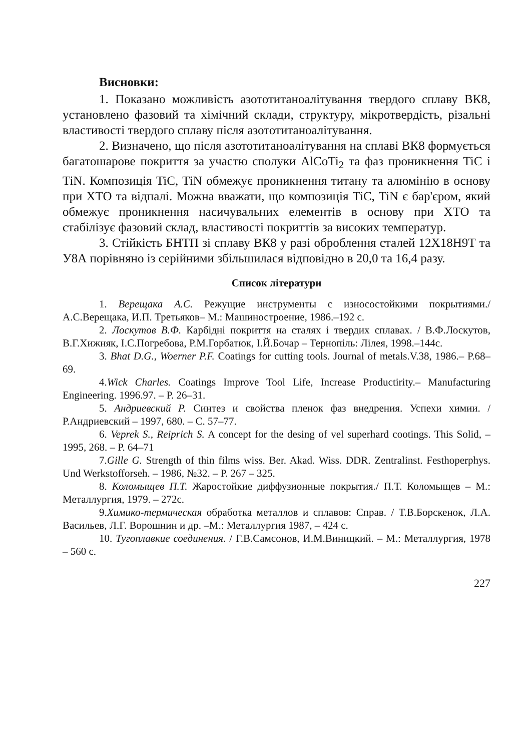Висновки:
1. Показано можливість азототитаноалітування твердого сплаву ВК8, установлено фазовий та хімічний склади, структуру, мікротвердість, різальні властивості твердого сплаву після азототитаноалітування.
2. Визначено, що після азототитаноалітування на сплаві ВК8 формується багатошарове покриття за участю сполуки AlCoTi<sub>2</sub> та фаз проникнення TiC і TiN. Композиція TiC, TiN обмежує проникнення титану та алюмінію в основу при ХТО та відпалі. Можна вважати, що композиція TiC, TiN є бар'єром, який обмежує проникнення насичувальних елементів в основу при ХТО та стабілізує фазовий склад, властивості покриттів за високих температур.
3. Стійкість БНТП зі сплаву ВК8 у разі оброблення сталей 12Х18Н9Т та У8А порівняно із серійними збільшилася відповідно в 20,0 та 16,4 разу.
Список літератури
1. Верещака А.С. Режущие инструменты с износостойкими покрытиями./А.С.Верещака, И.П. Третьяков– М.: Машиностроение, 1986.–192 с.
2. Лоскутов В.Ф. Карбідні покриття на сталях і твердих сплавах. / В.Ф.Лоскутов, В.Г.Хижняк, І.С.Погребова, Р.М.Горбатюк, І.Й.Бочар – Тернопіль: Лілея, 1998.–144с.
3. Bhat D.G., Woerner P.F. Coatings for cutting tools. Journal of metals.V.38, 1986.– P.68–69.
4.Wick Charles. Coatings Improve Tool Life, Increase Productirity.– Manufacturing Engineering. 1996.97. – P. 26–31.
5. Андриевский Р. Синтез и свойства пленок фаз внедрения. Успехи химии. / Р.Андриевский – 1997, 680. – С. 57–77.
6. Veprek S., Reiprich S. A concept for the desing of vel superhard cootings. This Solid, –1995, 268. – P. 64–71
7.Gille G. Strength of thin films wiss. Ber. Akad. Wiss. DDR. Zentralinst. Festhoperphys. Und Werkstofforseh. – 1986, №32. – P. 267 – 325.
8. Коломыщев П.Т. Жаростойкие диффузионные покрытия./ П.Т. Коломыщев – М.: Металлургия, 1979. – 272с.
9.Химико-термическая обработка металлов и сплавов: Справ. / Т.В.Борскенок, Л.А. Васильев, Л.Г. Ворошнин и др. –М.: Металлургия 1987, – 424 с.
10. Тугоплавкие соединения. / Г.В.Самсонов, И.М.Виницкий. – М.: Металлургия, 1978 – 560 с.
227